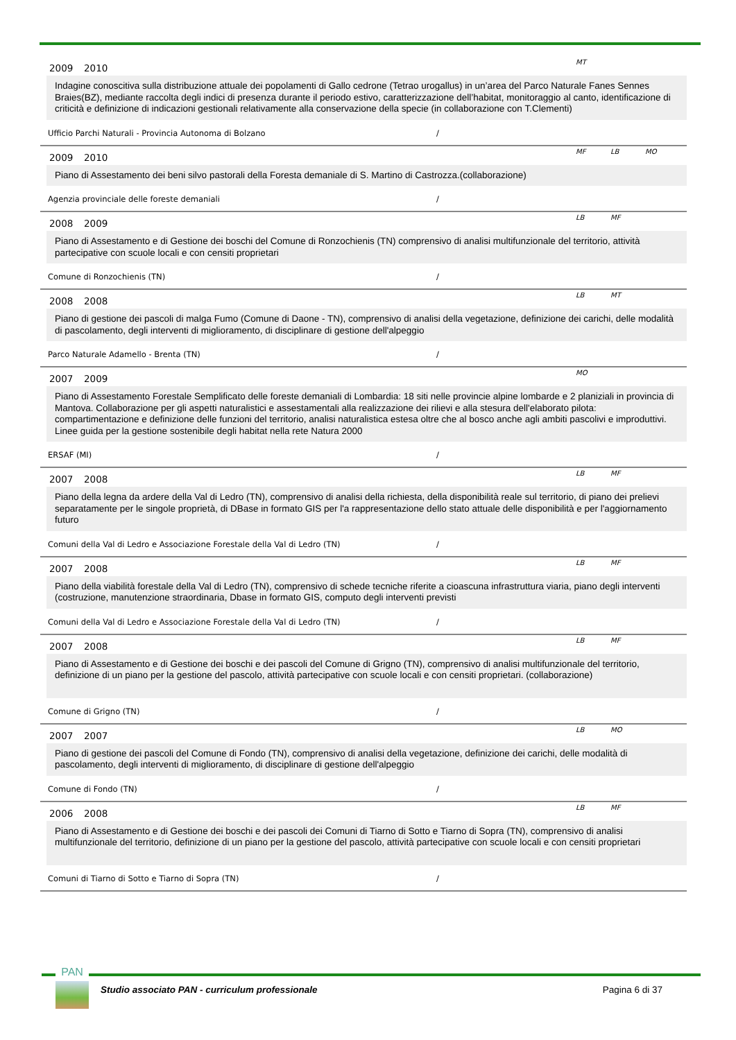2009 2010
MT
Indagine conoscitiva sulla distribuzione attuale dei popolamenti di Gallo cedrone (Tetrao urogallus) in un’area del Parco Naturale Fanes Sennes Braies(BZ), mediante raccolta degli indici di presenza durante il periodo estivo, caratterizzazione dell’habitat, monitoraggio al canto, identificazione di criticità e definizione di indicazioni gestionali relativamente alla conservazione della specie (in collaborazione con T.Clementi)
Ufficio Parchi Naturali - Provincia Autonoma di Bolzano /
2009 2010
MF LB MO
Piano di Assestamento dei beni silvo pastorali della Foresta demaniale di S. Martino di Castrozza.(collaborazione)
Agenzia provinciale delle foreste demaniali /
2008 2009
LB MF
Piano di Assestamento e di Gestione dei boschi del Comune di Ronzochienis (TN) comprensivo di analisi multifunzionale del territorio, attività partecipative con scuole locali e con censiti proprietari
Comune di Ronzochienis (TN) /
2008 2008
LB MT
Piano di gestione dei pascoli di malga Fumo (Comune di Daone - TN), comprensivo di analisi della vegetazione, definizione dei carichi, delle modalità di pascolamento, degli interventi di miglioramento, di disciplinare di gestione dell'alpeggio
Parco Naturale Adamello - Brenta (TN) /
2007 2009
MO
Piano di Assestamento Forestale Semplificato delle foreste demaniali di Lombardia: 18 siti nelle provincie alpine lombarde e 2 planiziali in provincia di Mantova. Collaborazione per gli aspetti naturalistici e assestamentali alla realizzazione dei rilievi e alla stesura dell'elaborato pilota: compartimentazione e definizione delle funzioni del territorio, analisi naturalistica estesa oltre che al bosco anche agli ambiti pascolivi e improduttivi. Linee guida per la gestione sostenibile degli habitat nella rete Natura 2000
ERSAF (MI) /
2007 2008
LB MF
Piano della legna da ardere della Val di Ledro (TN), comprensivo di analisi della richiesta, della disponibilità reale sul territorio, di piano dei prelievi separatamente per le singole proprietà, di DBase in formato GIS per l'a rappresentazione dello stato attuale delle disponibilità e per l'aggiornamento futuro
Comuni della Val di Ledro e Associazione Forestale della Val di Ledro (TN) /
2007 2008
LB MF
Piano della viabilità forestale della Val di Ledro (TN), comprensivo di schede tecniche riferite a cioascuna infrastruttura viaria, piano degli interventi (costruzione, manutenzione straordinaria, Dbase in formato GIS, computo degli interventi previsti
Comuni della Val di Ledro e Associazione Forestale della Val di Ledro (TN) /
2007 2008
LB MF
Piano di Assestamento e di Gestione dei boschi e dei pascoli del Comune di Grigno (TN), comprensivo di analisi multifunzionale del territorio, definizione di un piano per la gestione del pascolo, attività partecipative con scuole locali e con censiti proprietari. (collaborazione)
Comune di Grigno (TN) /
2007 2007
LB MO
Piano di gestione dei pascoli del Comune di Fondo (TN), comprensivo di analisi della vegetazione, definizione dei carichi, delle modalità di pascolamento, degli interventi di miglioramento, di disciplinare di gestione dell'alpeggio
Comune di Fondo (TN) /
2006 2008
LB MF
Piano di Assestamento e di Gestione dei boschi e dei pascoli dei Comuni di Tiarno di Sotto e Tiarno di Sopra (TN), comprensivo di analisi multifunzionale del territorio, definizione di un piano per la gestione del pascolo, attività partecipative con scuole locali e con censiti proprietari
Comuni di Tiarno di Sotto e Tiarno di Sopra (TN) /
PAN
Studio associato PAN - curriculum professionale Pagina 6 di 37